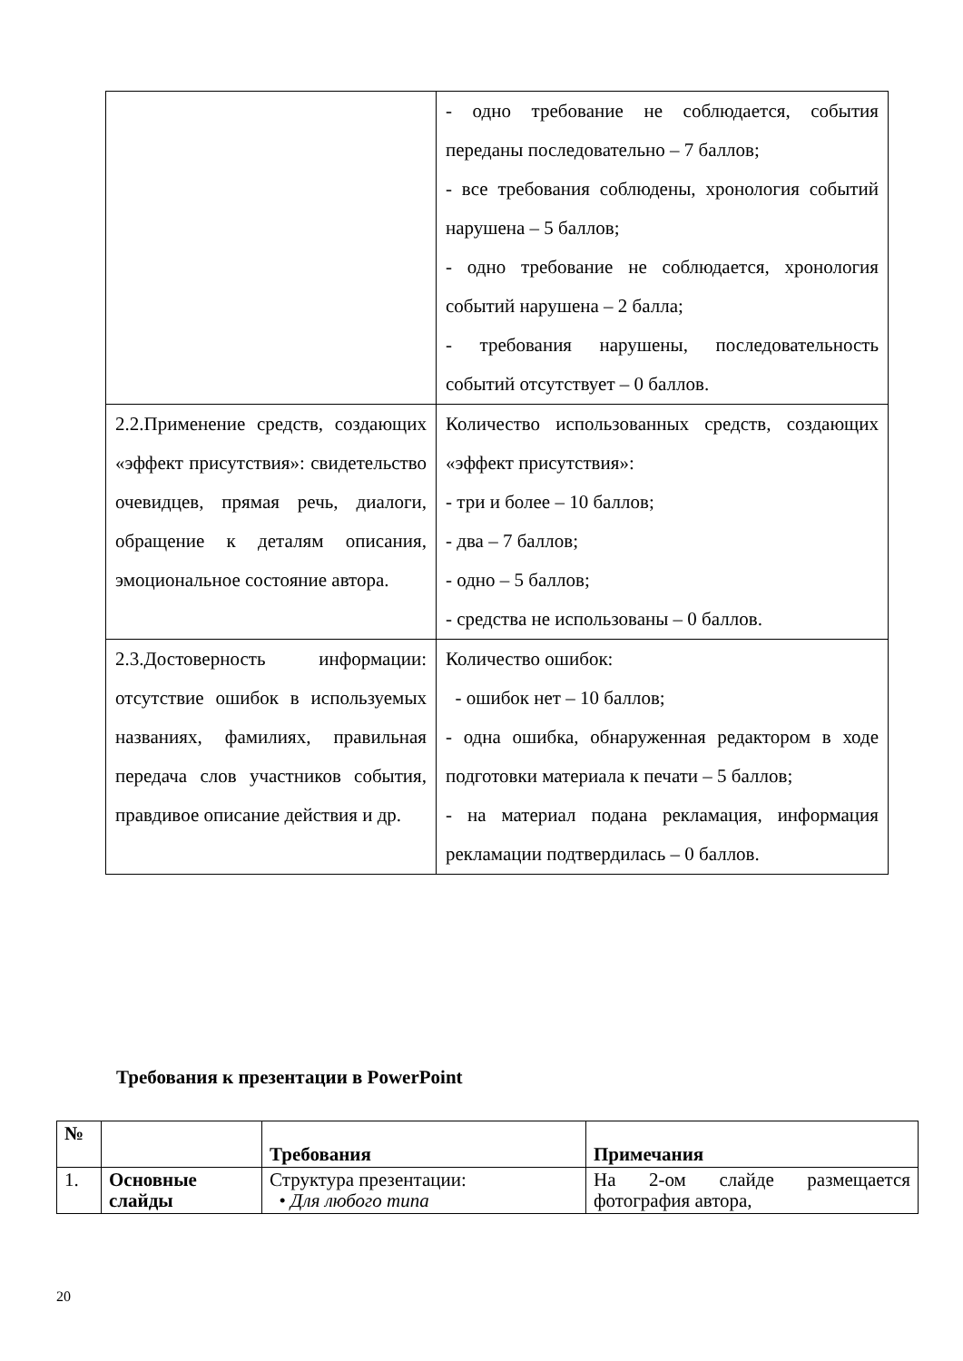| | - одно требование не соблюдается, события переданы последовательно – 7 баллов; - все требования соблюдены, хронология событий нарушена – 5 баллов; - одно требование не соблюдается, хронология событий нарушена – 2 балла; - требования нарушены, последовательность событий отсутствует – 0 баллов. |
| 2.2.Применение средств, создающих «эффект присутствия»: свидетельство очевидцев, прямая речь, диалоги, обращение к деталям описания, эмоциональное состояние автора. | Количество использованных средств, создающих «эффект присутствия»: - три и более – 10 баллов; - два – 7 баллов; - одно – 5 баллов; - средства не использованы – 0 баллов. |
| 2.3.Достоверность информации: отсутствие ошибок в используемых названиях, фамилиях, правильная передача слов участников события, правдивое описание действия и др. | Количество ошибок: - ошибок нет – 10 баллов; - одна ошибка, обнаруженная редактором в ходе подготовки материала к печати – 5 баллов; - на материал подана рекламация, информация рекламации подтвердилась – 0 баллов. |
Требования к презентации в PowerPoint
| № | | Требования | Примечания |
| --- | --- | --- | --- |
| 1. | Основные слайды | Структура презентации: • Для любого типа | На 2-ом слайде размещается фотография автора, |
20